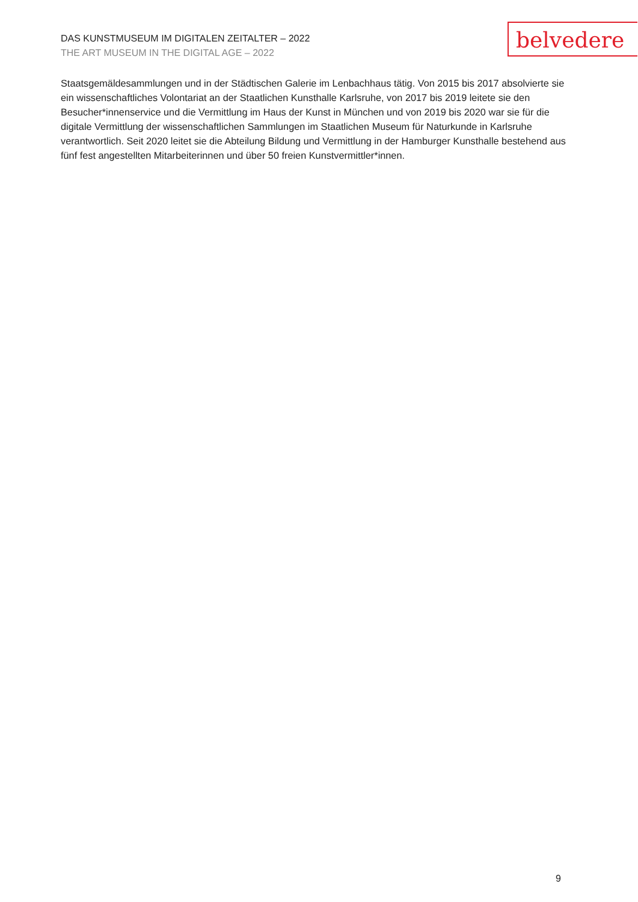DAS KUNSTMUSEUM IM DIGITALEN ZEITALTER – 2022
THE ART MUSEUM IN THE DIGITAL AGE – 2022
belvedere
Staatsgemäldesammlungen und in der Städtischen Galerie im Lenbachhaus tätig. Von 2015 bis 2017 absolvierte sie ein wissenschaftliches Volontariat an der Staatlichen Kunsthalle Karlsruhe, von 2017 bis 2019 leitete sie den Besucher*innenservice und die Vermittlung im Haus der Kunst in München und von 2019 bis 2020 war sie für die digitale Vermittlung der wissenschaftlichen Sammlungen im Staatlichen Museum für Naturkunde in Karlsruhe verantwortlich. Seit 2020 leitet sie die Abteilung Bildung und Vermittlung in der Hamburger Kunsthalle bestehend aus fünf fest angestellten Mitarbeiterinnen und über 50 freien Kunstvermittler*innen.
9